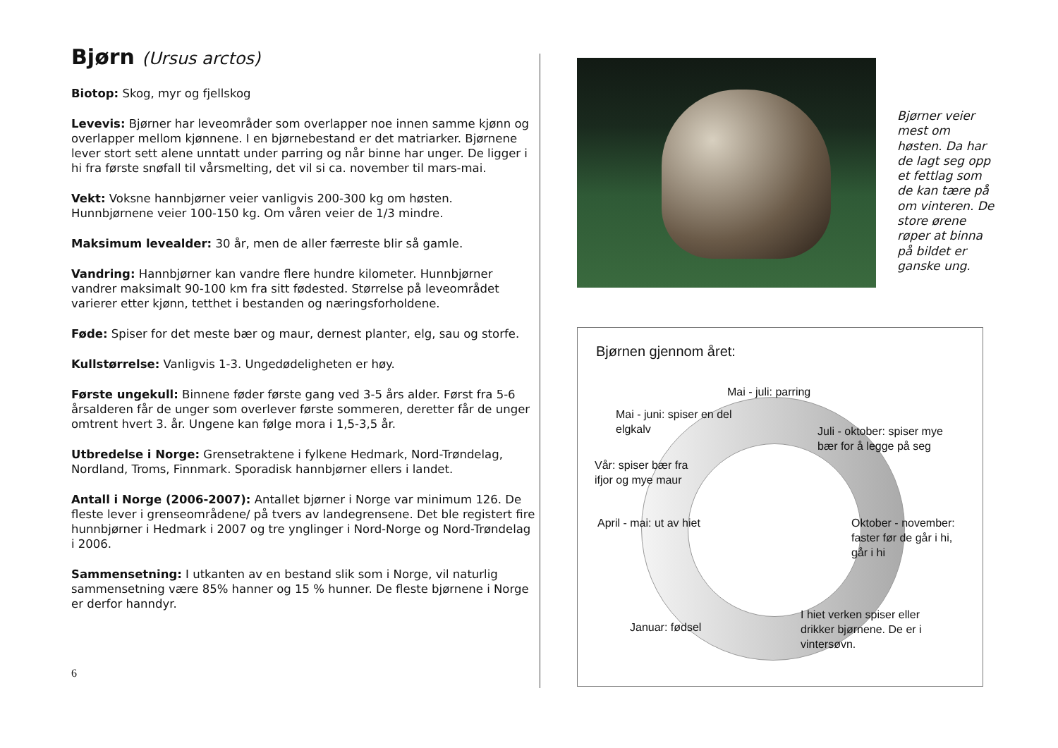Bjørn (Ursus arctos)
Biotop: Skog, myr og fjellskog
Levevis: Bjørner har leveområder som overlapper noe innen samme kjønn og overlapper mellom kjønnene. I en bjørnebestand er det matriarker. Bjørnene lever stort sett alene unntatt under parring og når binne har unger. De ligger i hi fra første snøfall til vårsmelting, det vil si ca. november til mars-mai.
Vekt: Voksne hannbjørner veier vanligvis 200-300 kg om høsten. Hunnbjørnene veier 100-150 kg. Om våren veier de 1/3 mindre.
Maksimum levealder: 30 år, men de aller færreste blir så gamle.
Vandring: Hannbjørner kan vandre flere hundre kilometer. Hunnbjørner vandrer maksimalt 90-100 km fra sitt fødested. Størrelse på leveområdet varierer etter kjønn, tetthet i bestanden og næringsforholdene.
Føde: Spiser for det meste bær og maur, dernest planter, elg, sau og storfe.
Kullstørrelse: Vanligvis 1-3. Ungedødeligheten er høy.
Første ungekull: Binnene føder første gang ved 3-5 års alder. Først fra 5-6 årsalderen får de unger som overlever første sommeren, deretter får de unger omtrent hvert 3. år. Ungene kan følge mora i 1,5-3,5 år.
Utbredelse i Norge: Grensetraktene i fylkene Hedmark, Nord-Trøndelag, Nordland, Troms, Finnmark. Sporadisk hannbjørner ellers i landet.
Antall i Norge (2006-2007): Antallet bjørner i Norge var minimum 126. De fleste lever i grenseområdene/ på tvers av landegrensene. Det ble registert fire hunnbjørner i Hedmark i 2007 og tre ynglinger i Nord-Norge og Nord-Trøndelag i 2006.
Sammensetning: I utkanten av en bestand slik som i Norge, vil naturlig sammensetning være 85% hanner og 15 % hunner. De fleste bjørnene i Norge er derfor hanndyr.
Bjørner veier mest om høsten. Da har de lagt seg opp et fettlag som de kan tære på om vinteren. De store ørene røper at binna på bildet er ganske ung.
Bjørnen gjennom året:
Mai - juli: parring
Mai - juni: spiser en del elgkalv
Juli - oktober: spiser mye bær for å legge på seg
Vår: spiser bær fra ifjor og mye maur
April - mai: ut av hiet
Oktober - november: faster før de går i hi, går i hi
I hiet verken spiser eller drikker bjørnene. De er i vintersøvn.
Januar: fødsel
6